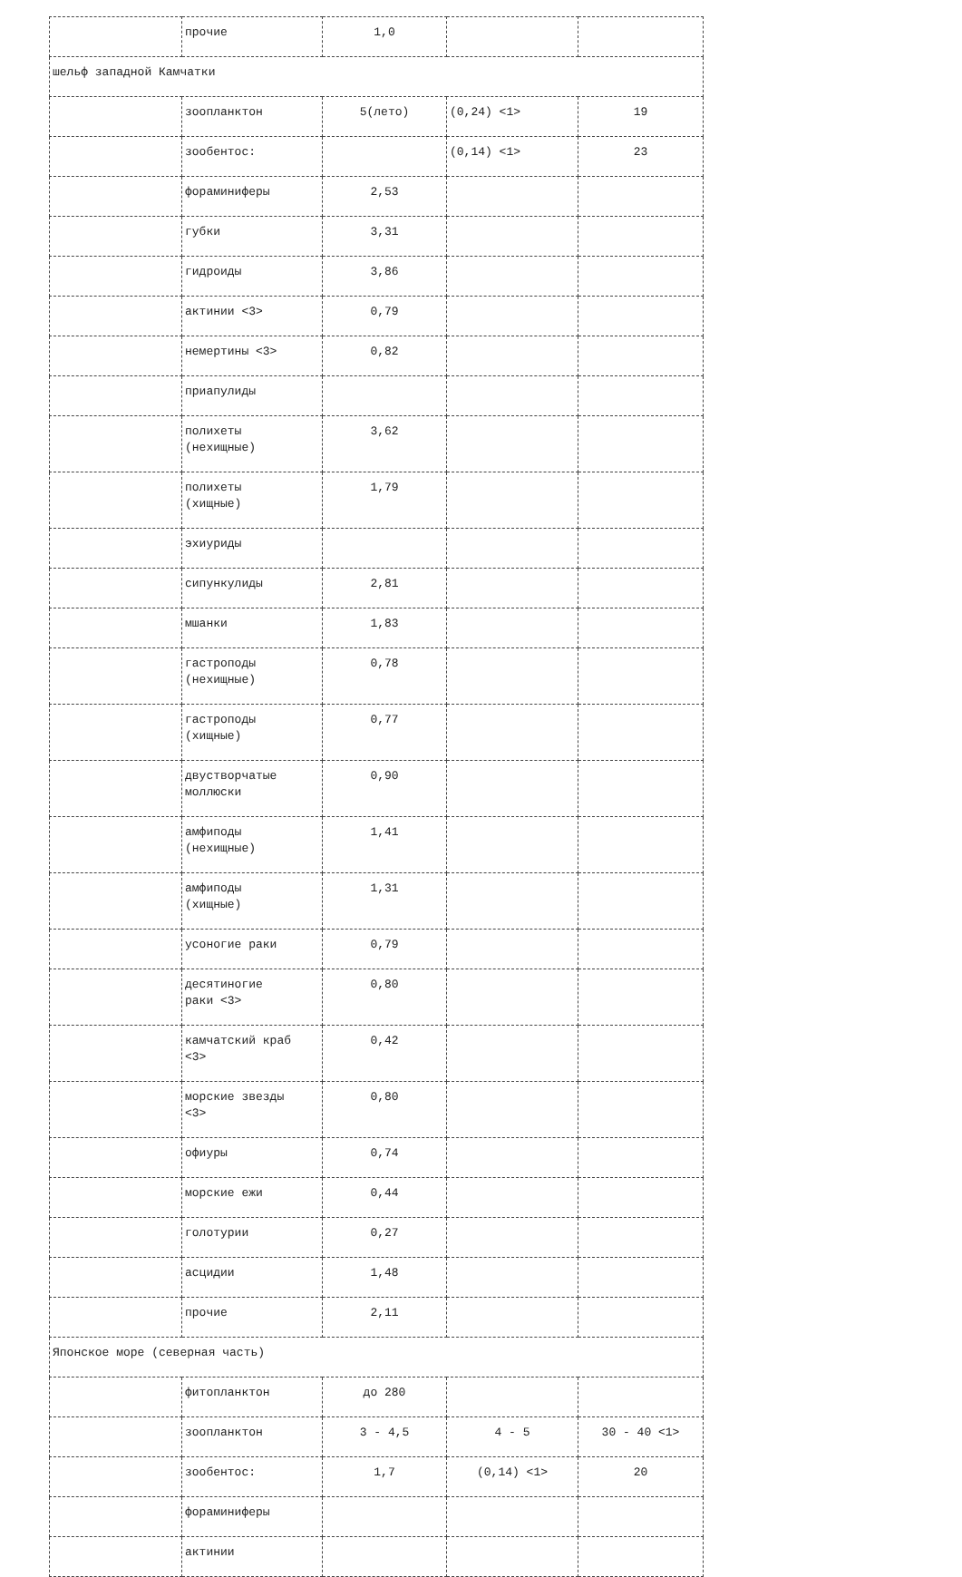| | прочие | 1,0 | | |
| шельф западной Камчатки | | | | |
| | зоопланктон | 5(лето) | (0,24) <1> | 19 |
| | зообентос: | | (0,14) <1> | 23 |
| | фораминиферы | 2,53 | | |
| | губки | 3,31 | | |
| | гидроиды | 3,86 | | |
| | актинии <3> | 0,79 | | |
| | немертины <3> | 0,82 | | |
| | приапулиды | | | |
| | полихеты (нехищные) | 3,62 | | |
| | полихеты (хищные) | 1,79 | | |
| | эхиуриды | | | |
| | сипункулиды | 2,81 | | |
| | мшанки | 1,83 | | |
| | гастроподы (нехищные) | 0,78 | | |
| | гастроподы (хищные) | 0,77 | | |
| | двустворчатые моллюски | 0,90 | | |
| | амфиподы (нехищные) | 1,41 | | |
| | амфиподы (хищные) | 1,31 | | |
| | усоногие раки | 0,79 | | |
| | десятиногие раки <3> | 0,80 | | |
| | камчатский краб <3> | 0,42 | | |
| | морские звезды <3> | 0,80 | | |
| | офиуры | 0,74 | | |
| | морские ежи | 0,44 | | |
| | голотурии | 0,27 | | |
| | асцидии | 1,48 | | |
| | прочие | 2,11 | | |
| Японское море (северная часть) | | | | |
| | фитопланктон | до 280 | | |
| | зоопланктон | 3 - 4,5 | 4 - 5 | 30 - 40 <1> |
| | зообентос: | 1,7 | (0,14) <1> | 20 |
| | фораминиферы | | | |
| | актинии | | | |